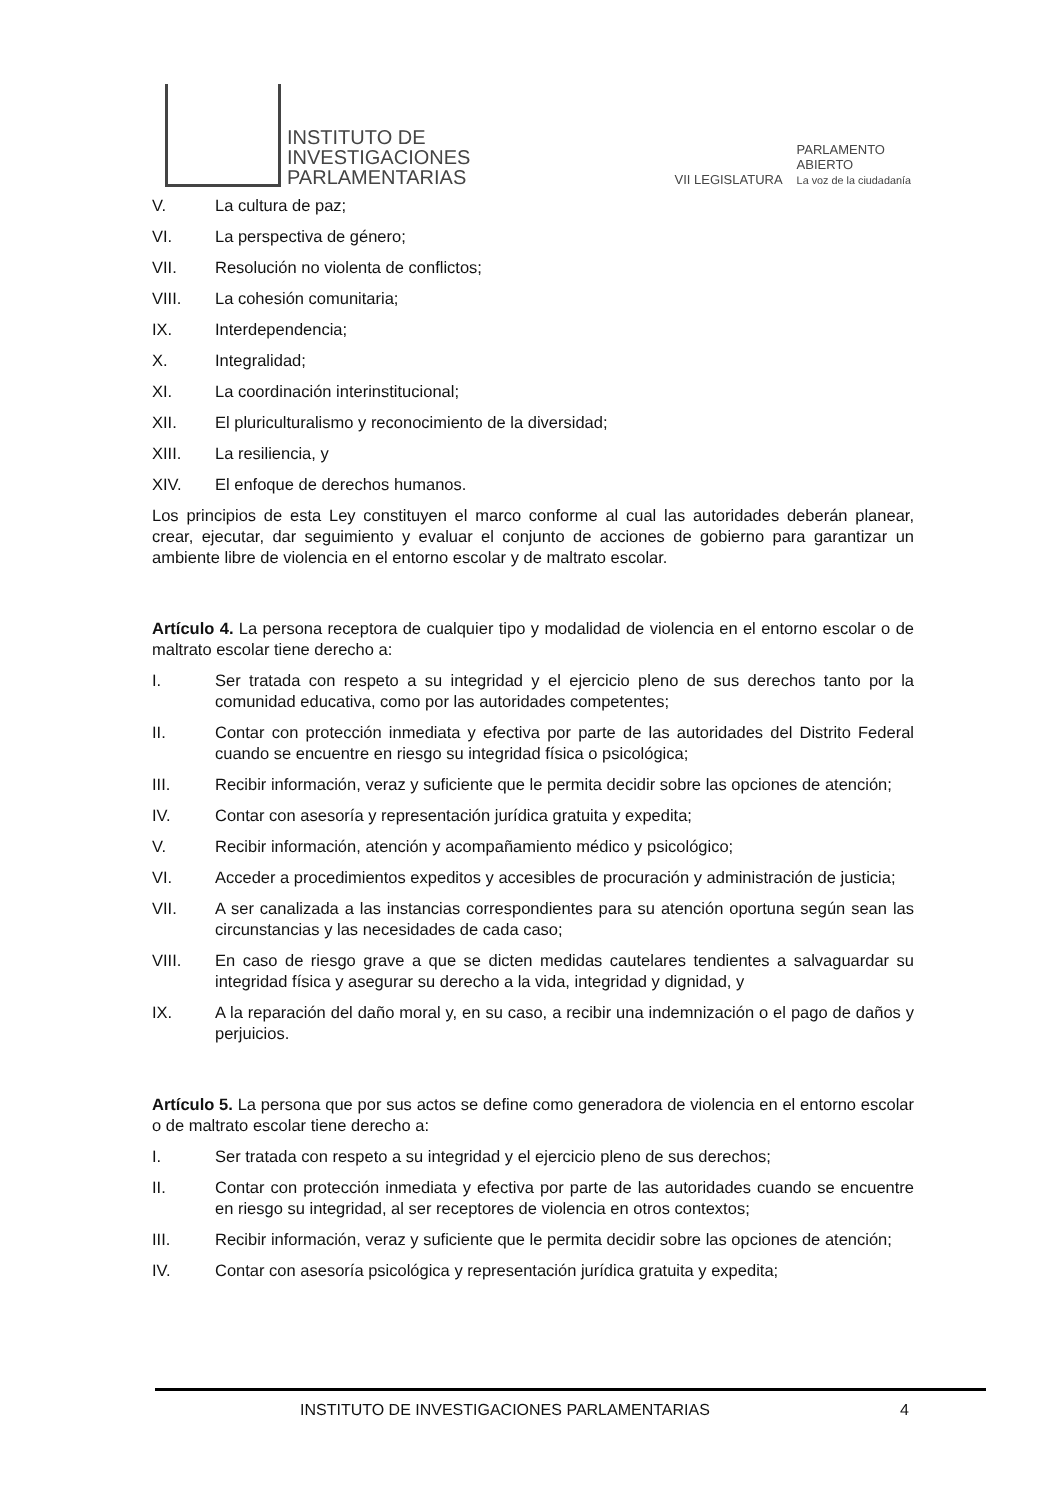INSTITUTO DE
INVESTIGACIONES
PARLAMENTARIAS
VII LEGISLATURA
PARLAMENTO
ABIERTO
La voz de la ciudadanía
V. La cultura de paz;
VI. La perspectiva de género;
VII. Resolución no violenta de conflictos;
VIII. La cohesión comunitaria;
IX. Interdependencia;
X. Integralidad;
XI. La coordinación interinstitucional;
XII. El pluriculturalismo y reconocimiento de la diversidad;
XIII. La resiliencia, y
XIV. El enfoque de derechos humanos.
Los principios de esta Ley constituyen el marco conforme al cual las autoridades deberán planear, crear, ejecutar, dar seguimiento y evaluar el conjunto de acciones de gobierno para garantizar un ambiente libre de violencia en el entorno escolar y de maltrato escolar.
Artículo 4. La persona receptora de cualquier tipo y modalidad de violencia en el entorno escolar o de maltrato escolar tiene derecho a:
I. Ser tratada con respeto a su integridad y el ejercicio pleno de sus derechos tanto por la comunidad educativa, como por las autoridades competentes;
II. Contar con protección inmediata y efectiva por parte de las autoridades del Distrito Federal cuando se encuentre en riesgo su integridad física o psicológica;
III. Recibir información, veraz y suficiente que le permita decidir sobre las opciones de atención;
IV. Contar con asesoría y representación jurídica gratuita y expedita;
V. Recibir información, atención y acompañamiento médico y psicológico;
VI. Acceder a procedimientos expeditos y accesibles de procuración y administración de justicia;
VII. A ser canalizada a las instancias correspondientes para su atención oportuna según sean las circunstancias y las necesidades de cada caso;
VIII. En caso de riesgo grave a que se dicten medidas cautelares tendientes a salvaguardar su integridad física y asegurar su derecho a la vida, integridad y dignidad, y
IX. A la reparación del daño moral y, en su caso, a recibir una indemnización o el pago de daños y perjuicios.
Artículo 5. La persona que por sus actos se define como generadora de violencia en el entorno escolar o de maltrato escolar tiene derecho a:
I. Ser tratada con respeto a su integridad y el ejercicio pleno de sus derechos;
II. Contar con protección inmediata y efectiva por parte de las autoridades cuando se encuentre en riesgo su integridad, al ser receptores de violencia en otros contextos;
III. Recibir información, veraz y suficiente que le permita decidir sobre las opciones de atención;
IV. Contar con asesoría psicológica y representación jurídica gratuita y expedita;
INSTITUTO DE INVESTIGACIONES PARLAMENTARIAS 4